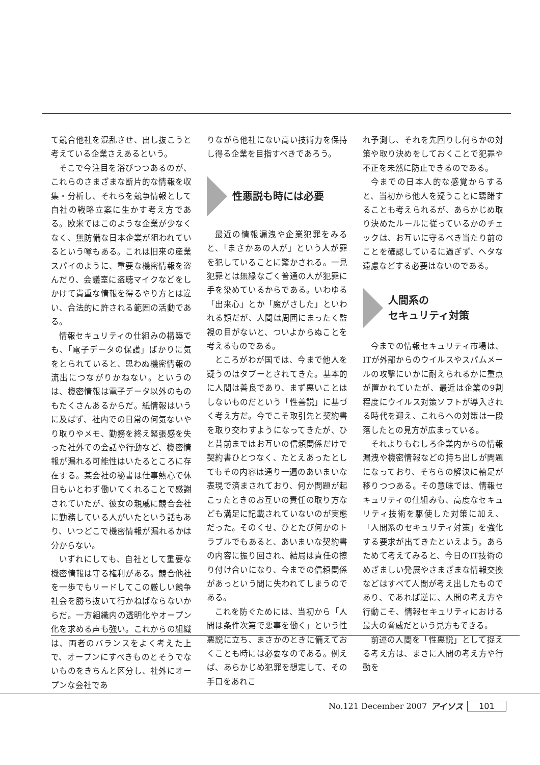て競合他社を混乱させ、出し抜こうと考えている企業さえあるという。
そこで今注目を浴びつつあるのが、これらのさまざまな断片的な情報を収集・分析し、それらを競争情報として自社の戦略立案に生かす考え方である。欧米ではこのような企業が少なくなく、無防備な日本企業が狙われているという噂もある。これは旧来の産業スパイのように、重要な機密情報を盗んだり、会議室に盗聴マイクなどをしかけて貴重な情報を得るやり方とは違い、合法的に許される範囲の活動である。
情報セキュリティの仕組みの構築でも、「電子データの保護」ばかりに気をとられていると、思わぬ機密情報の流出につながりかねない。というのは、機密情報は電子データ以外のものもたくさんあるからだ。紙情報はいうに及ばず、社内での日常の何気ないやり取りやメモ、勤務を終え緊張感を失った社外での会話や行動など、機密情報が漏れる可能性はいたるところに存在する。某会社の秘書は仕事熱心で休日もいとわず働いてくれることで感謝されていたが、彼女の親戚に競合会社に勤務している人がいたという話もあり、いつどこで機密情報が漏れるかは分からない。
いずれにしても、自社として重要な機密情報は守る権利がある。競合他社を一歩でもリードしてこの厳しい競争社会を勝ち抜いて行かねばならないからだ。一方組織内の透明化やオープン化を求める声も強い。これからの組織は、両者のバランスをよく考えた上で、オープンにすべきものとそうでないものをきちんと区分し、社外にオープンな会社であ
りながら他社にない高い技術力を保持し得る企業を目指すべきであろう。
性悪説も時には必要
最近の情報漏洩や企業犯罪をみると、「まさかあの人が」という人が罪を犯していることに驚かされる。一見犯罪とは無縁なごく普通の人が犯罪に手を染めているからである。いわゆる「出来心」とか「魔がさした」といわれる類だが、人間は周囲にまったく監視の目がないと、ついよからぬことを考えるものである。
ところがわが国では、今まで他人を疑うのはタブーとされてきた。基本的に人間は善良であり、まず悪いことはしないものだという「性善説」に基づく考え方だ。今でこそ取引先と契約書を取り交わすようになってきたが、ひと昔前まではお互いの信頼関係だけで契約書ひとつなく、たとえあったとしてもその内容は通り一遍のあいまいな表現で済まされており、何か問題が起こったときのお互いの責任の取り方なども満足に記載されていないのが実態だった。そのくせ、ひとたび何かのトラブルでもあると、あいまいな契約書の内容に振り回され、結局は責任の擦り付け合いになり、今までの信頼関係があっという間に失われてしまうのである。
これを防ぐためには、当初から「人間は条件次第で悪事を働く」という性悪説に立ち、まさかのときに備えておくことも時には必要なのである。例えば、あらかじめ犯罪を想定して、その手口をあれこ
れ予測し、それを先回りし何らかの対策や取り決めをしておくことで犯罪や不正を未然に防止できるのである。
今までの日本人的な感覚からすると、当初から他人を疑うことに躊躇することも考えられるが、あらかじめ取り決めたルールに従っているかのチェックは、お互いに守るべき当たり前のことを確認しているに過ぎず、ヘタな遠慮などする必要はないのである。
人間系の
セキュリティ対策
今までの情報セキュリティ市場は、ITが外部からのウイルスやスパムメールの攻撃にいかに耐えられるかに重点が置かれていたが、最近は企業の9割程度にウイルス対策ソフトが導入される時代を迎え、これらへの対策は一段落したとの見方が広まっている。
それよりもむしろ企業内からの情報漏洩や機密情報などの持ち出しが問題になっており、そちらの解決に軸足が移りつつある。その意味では、情報セキュリティの仕組みも、高度なセキュリティ技術を駆使した対策に加え、「人間系のセキュリティ対策」を強化する要求が出てきたといえよう。あらためて考えてみると、今日のIT技術のめざましい発展やさまざまな情報交換などはすべて人間が考え出したものであり、であれば逆に、人間の考え方や行動こそ、情報セキュリティにおける最大の脅威だという見方もできる。
前述の人間を「性悪説」として捉える考え方は、まさに人間の考え方や行動を
No.121 December 2007 アイソス 101